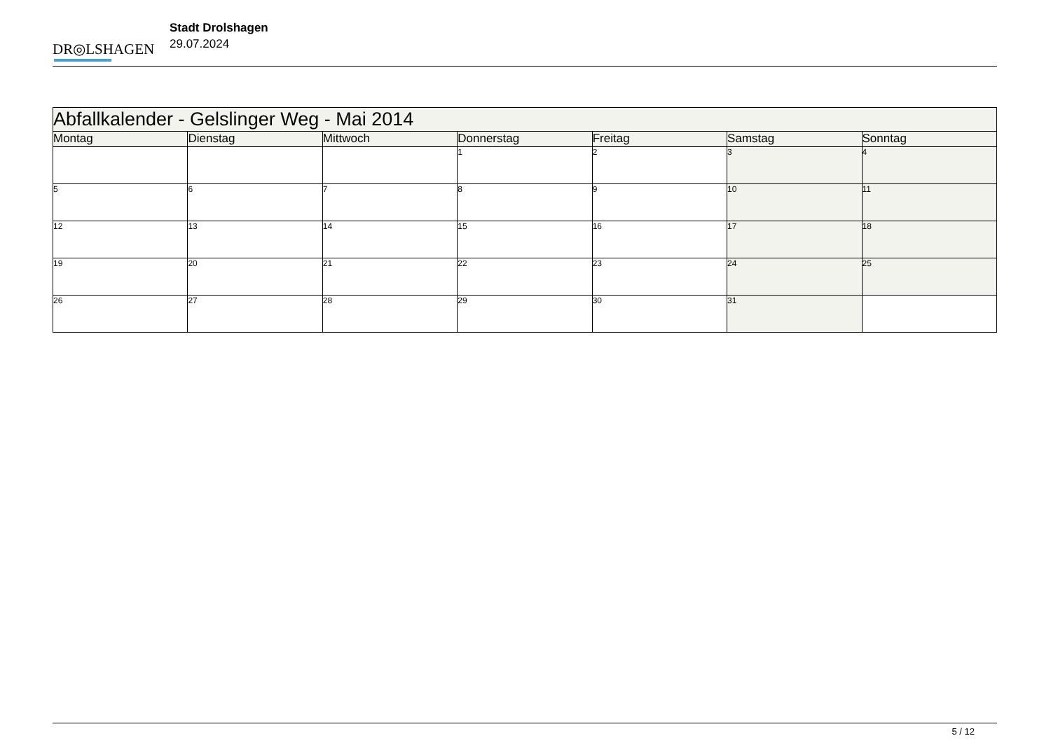DR◎LSHAGEN
Stadt Drolshagen
29.07.2024
| Abfallkalender - Gelslinger Weg - Mai 2014 | | | | | | |
| Montag | Dienstag | Mittwoch | Donnerstag | Freitag | Samstag | Sonntag |
| | | | 1 | 2 | 3 | 4 |
| 5 | 6 | 7 | 8 | 9 | 10 | 11 |
| 12 | 13 | 14 | 15 | 16 | 17 | 18 |
| 19 | 20 | 21 | 22 | 23 | 24 | 25 |
| 26 | 27 | 28 | 29 | 30 | 31 | |
5 / 12